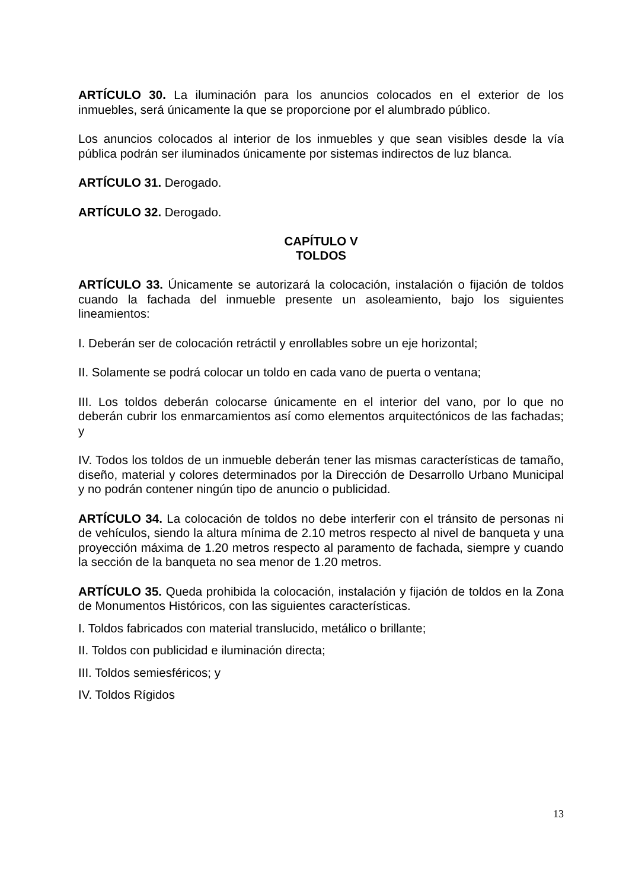ARTÍCULO 30. La iluminación para los anuncios colocados en el exterior de los inmuebles, será únicamente la que se proporcione por el alumbrado público.
Los anuncios colocados al interior de los inmuebles y que sean visibles desde la vía pública podrán ser iluminados únicamente por sistemas indirectos de luz blanca.
ARTÍCULO 31. Derogado.
ARTÍCULO 32. Derogado.
CAPÍTULO V
TOLDOS
ARTÍCULO 33. Únicamente se autorizará la colocación, instalación o fijación de toldos cuando la fachada del inmueble presente un asoleamiento, bajo los siguientes lineamientos:
I. Deberán ser de colocación retráctil y enrollables sobre un eje horizontal;
II. Solamente se podrá colocar un toldo en cada vano de puerta o ventana;
III. Los toldos deberán colocarse únicamente en el interior del vano, por lo que no deberán cubrir los enmarcamientos así como elementos arquitectónicos de las fachadas; y
IV. Todos los toldos de un inmueble deberán tener las mismas características de tamaño, diseño, material y colores determinados por la Dirección de Desarrollo Urbano Municipal y no podrán contener ningún tipo de anuncio o publicidad.
ARTÍCULO 34. La colocación de toldos no debe interferir con el tránsito de personas ni de vehículos, siendo la altura mínima de 2.10 metros respecto al nivel de banqueta y una proyección máxima de 1.20 metros respecto al paramento de fachada, siempre y cuando la sección de la banqueta no sea menor de 1.20 metros.
ARTÍCULO 35. Queda prohibida la colocación, instalación y fijación de toldos en la Zona de Monumentos Históricos, con las siguientes características.
I. Toldos fabricados con material translucido, metálico o brillante;
II. Toldos con publicidad e iluminación directa;
III. Toldos semiesféricos; y
IV. Toldos Rígidos
13